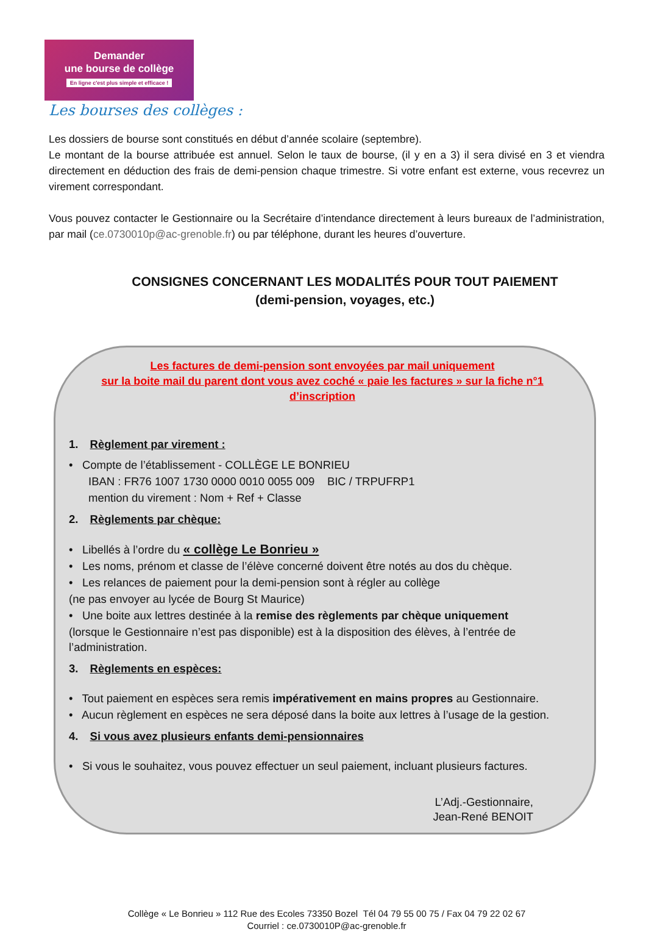Demander
une bourse de collège
En ligne c'est plus simple et efficace !
Les bourses des collèges :
Les dossiers de bourse sont constitués en début d’année scolaire (septembre).
Le montant de la bourse attribuée est annuel. Selon le taux de bourse, (il y en a 3) il sera divisé en 3 et viendra directement en déduction des frais de demi-pension chaque trimestre. Si votre enfant est externe, vous recevrez un virement correspondant.
Vous pouvez contacter le Gestionnaire ou la Secrétaire d’intendance directement à leurs bureaux de l’administration, par mail (ce.0730010p@ac-grenoble.fr) ou par téléphone, durant les heures d’ouverture.
CONSIGNES CONCERNANT LES MODALITÉS POUR TOUT PAIEMENT
(demi-pension, voyages, etc.)
Les factures de demi-pension sont envoyées par mail uniquement
sur la boite mail du parent dont vous avez coché « paie les factures » sur la fiche n°1 d’inscription
1. Règlement par virement :
• Compte de l’établissement - COLLÈGE LE BONRIEU
IBAN : FR76 1007 1730 0000 0010 0055 009 BIC / TRPUFRP1
mention du virement : Nom + Ref + Classe
2. Règlements par chèque:
• Libellés à l’ordre du « collège Le Bonrieu »
• Les noms, prénom et classe de l’élève concerné doivent être notés au dos du chèque.
• Les relances de paiement pour la demi-pension sont à régler au collège
(ne pas envoyer au lycée de Bourg St Maurice)
• Une boite aux lettres destinée à la remise des règlements par chèque uniquement
(lorsque le Gestionnaire n’est pas disponible) est à la disposition des élèves, à l’entrée de l’administration.
3. Règlements en espèces:
• Tout paiement en espèces sera remis impérativement en mains propres au Gestionnaire.
• Aucun règlement en espèces ne sera déposé dans la boite aux lettres à l’usage de la gestion.
4. Si vous avez plusieurs enfants demi-pensionnaires
• Si vous le souhaitez, vous pouvez effectuer un seul paiement, incluant plusieurs factures.
L’Adj.-Gestionnaire,
Jean-René BENOIT
Collège « Le Bonrieu » 112 Rue des Ecoles 73350 Bozel Tél 04 79 55 00 75 / Fax 04 79 22 02 67
Courriel : ce.0730010P@ac-grenoble.fr